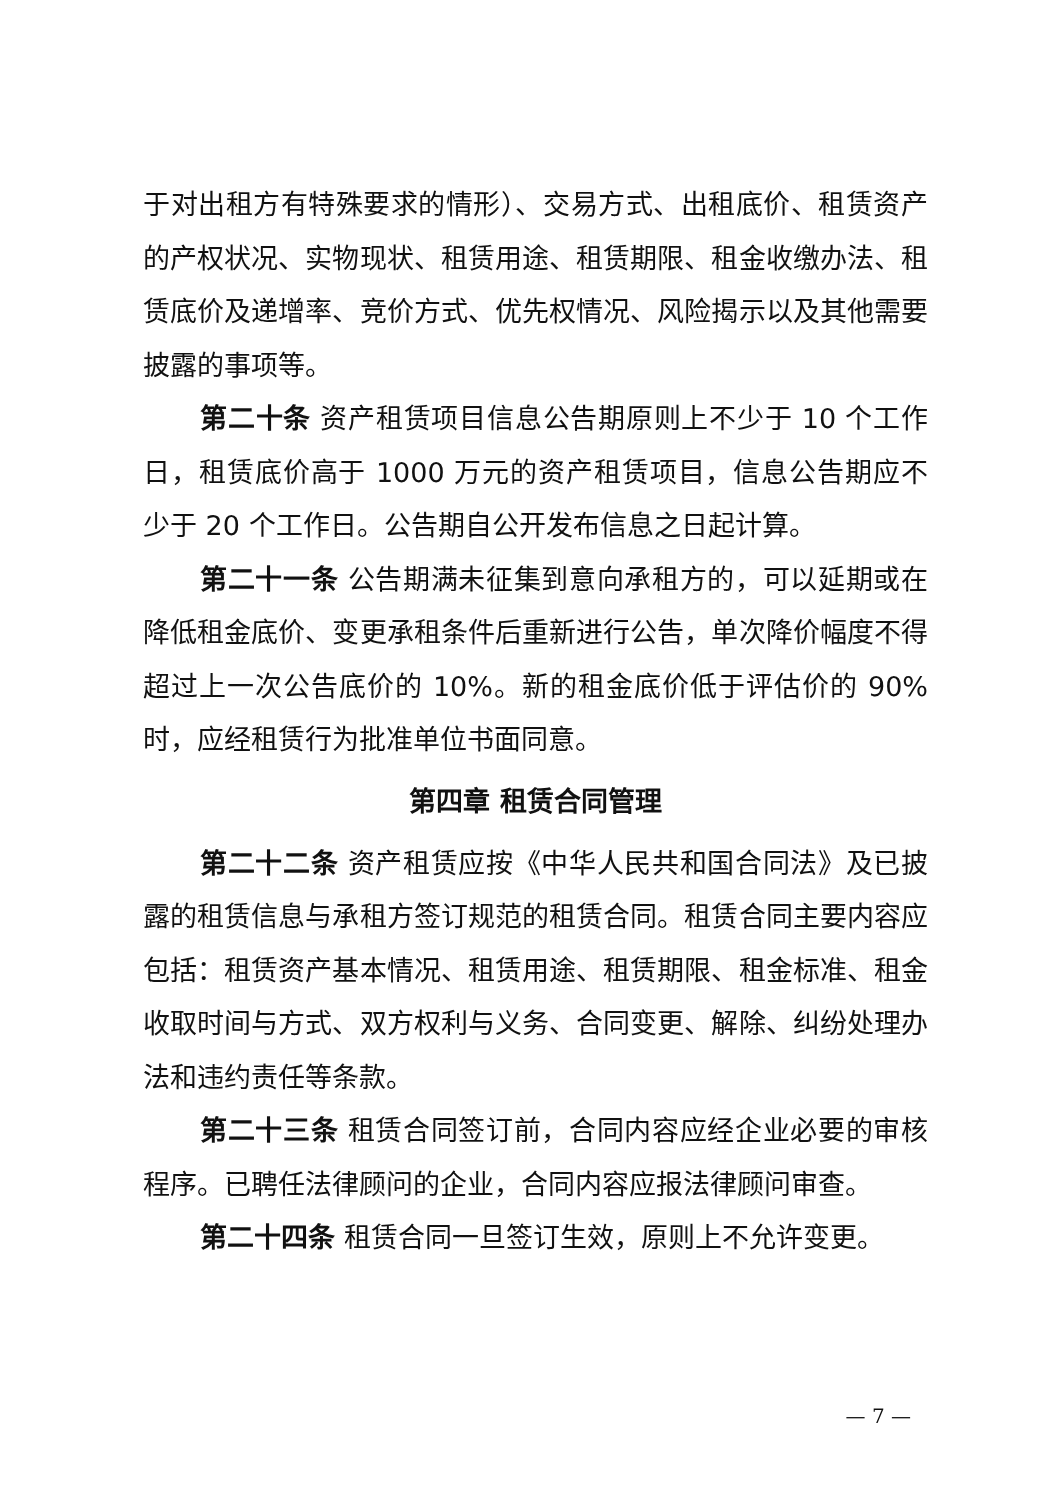于对出租方有特殊要求的情形）、交易方式、出租底价、租赁资产的产权状况、实物现状、租赁用途、租赁期限、租金收缴办法、租赁底价及递增率、竞价方式、优先权情况、风险揭示以及其他需要披露的事项等。
第二十条 资产租赁项目信息公告期原则上不少于 10 个工作日，租赁底价高于 1000 万元的资产租赁项目，信息公告期应不少于 20 个工作日。公告期自公开发布信息之日起计算。
第二十一条 公告期满未征集到意向承租方的，可以延期或在降低租金底价、变更承租条件后重新进行公告，单次降价幅度不得超过上一次公告底价的 10%。新的租金底价低于评估价的 90%时，应经租赁行为批准单位书面同意。
第四章 租赁合同管理
第二十二条 资产租赁应按《中华人民共和国合同法》及已披露的租赁信息与承租方签订规范的租赁合同。租赁合同主要内容应包括：租赁资产基本情况、租赁用途、租赁期限、租金标准、租金收取时间与方式、双方权利与义务、合同变更、解除、纠纷处理办法和违约责任等条款。
第二十三条 租赁合同签订前，合同内容应经企业必要的审核程序。已聘任法律顾问的企业，合同内容应报法律顾问审查。
第二十四条 租赁合同一旦签订生效，原则上不允许变更。
— 7 —